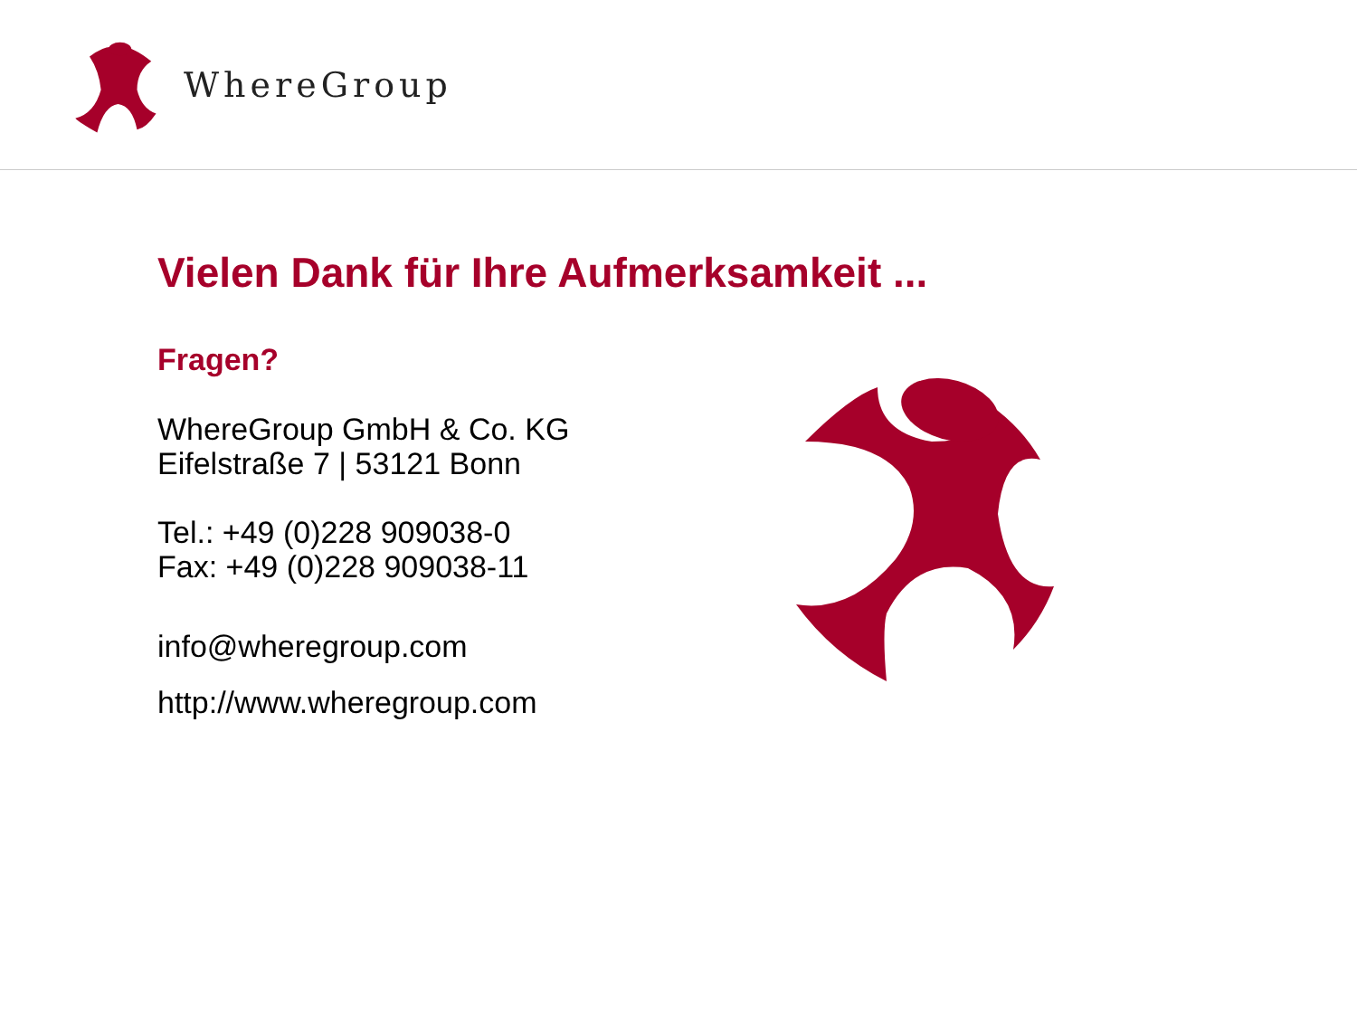WhereGroup
Vielen Dank für Ihre Aufmerksamkeit ...
Fragen?
WhereGroup GmbH & Co. KG
Eifelstraße 7 | 53121 Bonn
Tel.: +49 (0)228 909038-0
Fax: +49 (0)228 909038-11
info@wheregroup.com
http://www.wheregroup.com